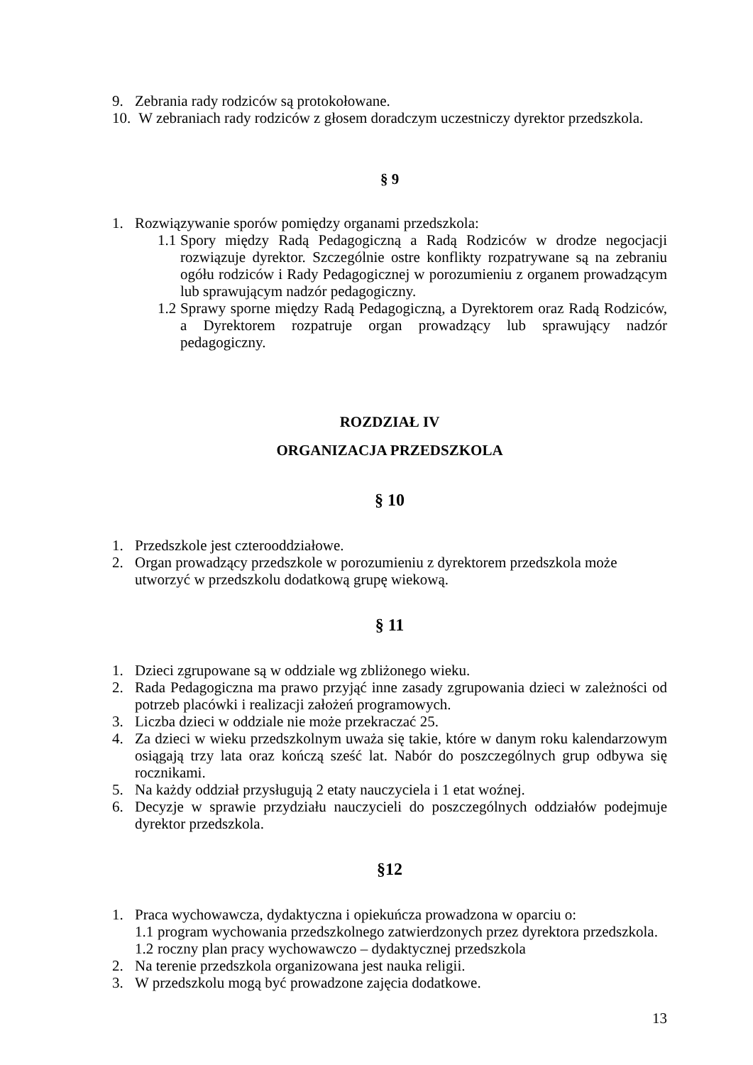9. Zebrania rady rodziców są protokołowane.
10. W zebraniach rady rodziców z głosem doradczym uczestniczy dyrektor przedszkola.
§ 9
1. Rozwiązywanie sporów pomiędzy organami przedszkola:
1.1 Spory między Radą Pedagogiczną a Radą Rodziców w drodze negocjacji rozwiązuje dyrektor. Szczególnie ostre konflikty rozpatrywane są na zebraniu ogółu rodziców i Rady Pedagogicznej w porozumieniu z organem prowadzącym lub sprawującym nadzór pedagogiczny.
1.2 Sprawy sporne między Radą Pedagogiczną, a Dyrektorem oraz Radą Rodziców, a Dyrektorem rozpatruje organ prowadzący lub sprawujący nadzór pedagogiczny.
ROZDZIAŁ IV
ORGANIZACJA PRZEDSZKOLA
§ 10
1. Przedszkole jest czterooddziałowe.
2. Organ prowadzący przedszkole w porozumieniu z dyrektorem przedszkola może utworzyć w przedszkolu dodatkową grupę wiekową.
§ 11
1. Dzieci zgrupowane są w oddziale wg zbliżonego wieku.
2. Rada Pedagogiczna ma prawo przyjąć inne zasady zgrupowania dzieci w zależności od potrzeb placówki i realizacji założeń programowych.
3. Liczba dzieci w oddziale nie może przekraczać 25.
4. Za dzieci w wieku przedszkolnym uważa się takie, które w danym roku kalendarzowym osiągają trzy lata oraz kończą sześć lat. Nabór do poszczególnych grup odbywa się rocznikami.
5. Na każdy oddział przysługują 2 etaty nauczyciela i 1 etat woźnej.
6. Decyzje w sprawie przydziału nauczycieli do poszczególnych oddziałów podejmuje dyrektor przedszkola.
§12
1. Praca wychowawcza, dydaktyczna i opiekuńcza prowadzona w oparciu o:
1.1 program wychowania przedszkolnego zatwierdzonych przez dyrektora przedszkola.
1.2 roczny plan pracy wychowawczo – dydaktycznej przedszkola
2. Na terenie przedszkola organizowana jest nauka religii.
3. W przedszkolu mogą być prowadzone zajęcia dodatkowe.
13